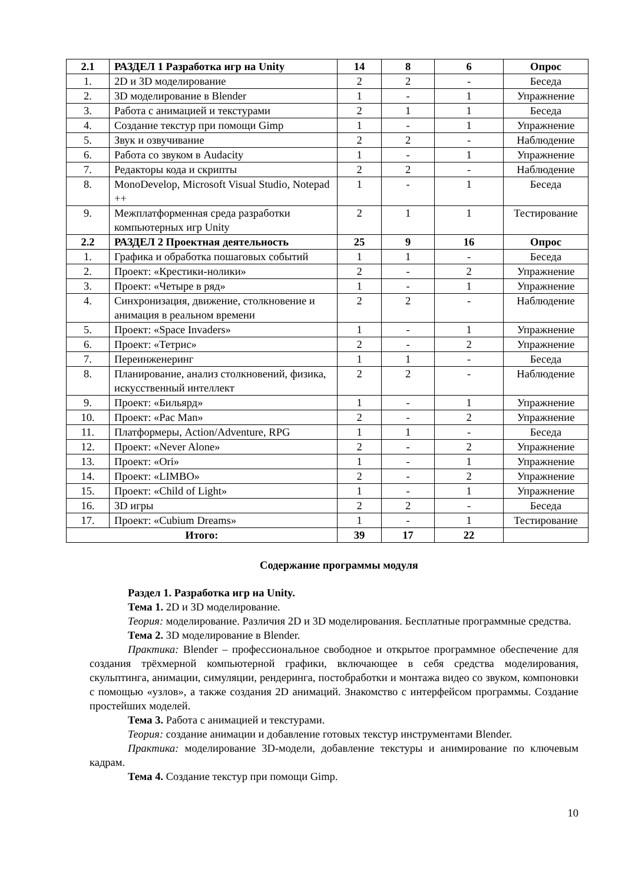| 2.1 | РАЗДЕЛ 1 Разработка игр на Unity | 14 | 8 | 6 | Опрос |
| 1. | 2D и 3D моделирование | 2 | 2 | - | Беседа |
| 2. | 3D моделирование в Blender | 1 | - | 1 | Упражнение |
| 3. | Работа с анимацией и текстурами | 2 | 1 | 1 | Беседа |
| 4. | Создание текстур при помощи Gimp | 1 | - | 1 | Упражнение |
| 5. | Звук и озвучивание | 2 | 2 | - | Наблюдение |
| 6. | Работа со звуком в Audacity | 1 | - | 1 | Упражнение |
| 7. | Редакторы кода и скрипты | 2 | 2 | - | Наблюдение |
| 8. | MonoDevelop, Microsoft Visual Studio, Notepad ++ | 1 | - | 1 | Беседа |
| 9. | Межплатформенная среда разработки компьютерных игр Unity | 2 | 1 | 1 | Тестирование |
| 2.2 | РАЗДЕЛ 2 Проектная деятельность | 25 | 9 | 16 | Опрос |
| 1. | Графика и обработка пошаговых событий | 1 | 1 | - | Беседа |
| 2. | Проект: «Крестики-нолики» | 2 | - | 2 | Упражнение |
| 3. | Проект: «Четыре в ряд» | 1 | - | 1 | Упражнение |
| 4. | Синхронизация, движение, столкновение и анимация в реальном времени | 2 | 2 | - | Наблюдение |
| 5. | Проект: «Space Invaders» | 1 | - | 1 | Упражнение |
| 6. | Проект: «Тетрис» | 2 | - | 2 | Упражнение |
| 7. | Переинженеринг | 1 | 1 | - | Беседа |
| 8. | Планирование, анализ столкновений, физика, искусственный интеллект | 2 | 2 | - | Наблюдение |
| 9. | Проект: «Бильярд» | 1 | - | 1 | Упражнение |
| 10. | Проект: «Pac Man» | 2 | - | 2 | Упражнение |
| 11. | Платформеры, Action/Adventure, RPG | 1 | 1 | - | Беседа |
| 12. | Проект: «Never Alone» | 2 | - | 2 | Упражнение |
| 13. | Проект: «Ori» | 1 | - | 1 | Упражнение |
| 14. | Проект: «LIMBO» | 2 | - | 2 | Упражнение |
| 15. | Проект: «Child of Light» | 1 | - | 1 | Упражнение |
| 16. | 3D игры | 2 | 2 | - | Беседа |
| 17. | Проект: «Cubium Dreams» | 1 | - | 1 | Тестирование |
| Итого: | | 39 | 17 | 22 | |
Содержание программы модуля
Раздел 1. Разработка игр на Unity.
Тема 1. 2D и 3D моделирование.
Теория: моделирование. Различия 2D и 3D моделирования. Бесплатные программные средства.
Тема 2. 3D моделирование в Blender.
Практика: Blender – профессиональное свободное и открытое программное обеспечение для создания трёхмерной компьютерной графики, включающее в себя средства моделирования, скульптинга, анимации, симуляции, рендеринга, постобработки и монтажа видео со звуком, компоновки с помощью «узлов», а также создания 2D анимаций. Знакомство с интерфейсом программы. Создание простейших моделей.
Тема 3. Работа с анимацией и текстурами.
Теория: создание анимации и добавление готовых текстур инструментами Blender.
Практика: моделирование 3D-модели, добавление текстуры и анимирование по ключевым кадрам.
Тема 4. Создание текстур при помощи Gimp.
10